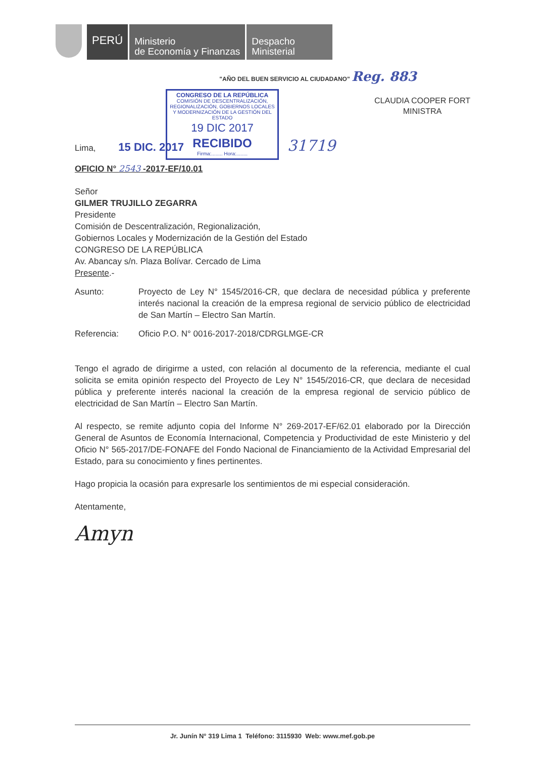PERÚ
Ministerio
de Economía y Finanzas
Despacho
Ministerial
"AÑO DEL BUEN SERVICIO AL CIUDADANO" Reg. 883
CONGRESO DE LA REPÚBLICA
COMISIÓN DE DESCENTRALIZACIÓN, REGIONALIZACIÓN, GOBIERNOS LOCALES Y MODERNIZACIÓN DE LA GESTIÓN DEL ESTADO
19 DIC 2017
RECIBIDO
Firma:........ Hora:........
CLAUDIA COOPER FORT
MINISTRA
Lima, 15 DIC. 2017 31719
OFICIO N° 2543 -2017-EF/10.01
Señor
GILMER TRUJILLO ZEGARRA
Presidente
Comisión de Descentralización, Regionalización,
Gobiernos Locales y Modernización de la Gestión del Estado
CONGRESO DE LA REPÚBLICA
Av. Abancay s/n. Plaza Bolívar. Cercado de Lima
Presente.-
Asunto: Proyecto de Ley N° 1545/2016-CR, que declara de necesidad pública y preferente interés nacional la creación de la empresa regional de servicio público de electricidad de San Martín – Electro San Martín.
Referencia: Oficio P.O. N° 0016-2017-2018/CDRGLMGE-CR
Tengo el agrado de dirigirme a usted, con relación al documento de la referencia, mediante el cual solicita se emita opinión respecto del Proyecto de Ley N° 1545/2016-CR, que declara de necesidad pública y preferente interés nacional la creación de la empresa regional de servicio público de electricidad de San Martín – Electro San Martín.
Al respecto, se remite adjunto copia del Informe N° 269-2017-EF/62.01 elaborado por la Dirección General de Asuntos de Economía Internacional, Competencia y Productividad de este Ministerio y del Oficio N° 565-2017/DE-FONAFE del Fondo Nacional de Financiamiento de la Actividad Empresarial del Estado, para su conocimiento y fines pertinentes.
Hago propicia la ocasión para expresarle los sentimientos de mi especial consideración.
Atentamente,
Amyn
Jr. Junín N° 319 Lima 1 Teléfono: 3115930 Web: www.mef.gob.pe